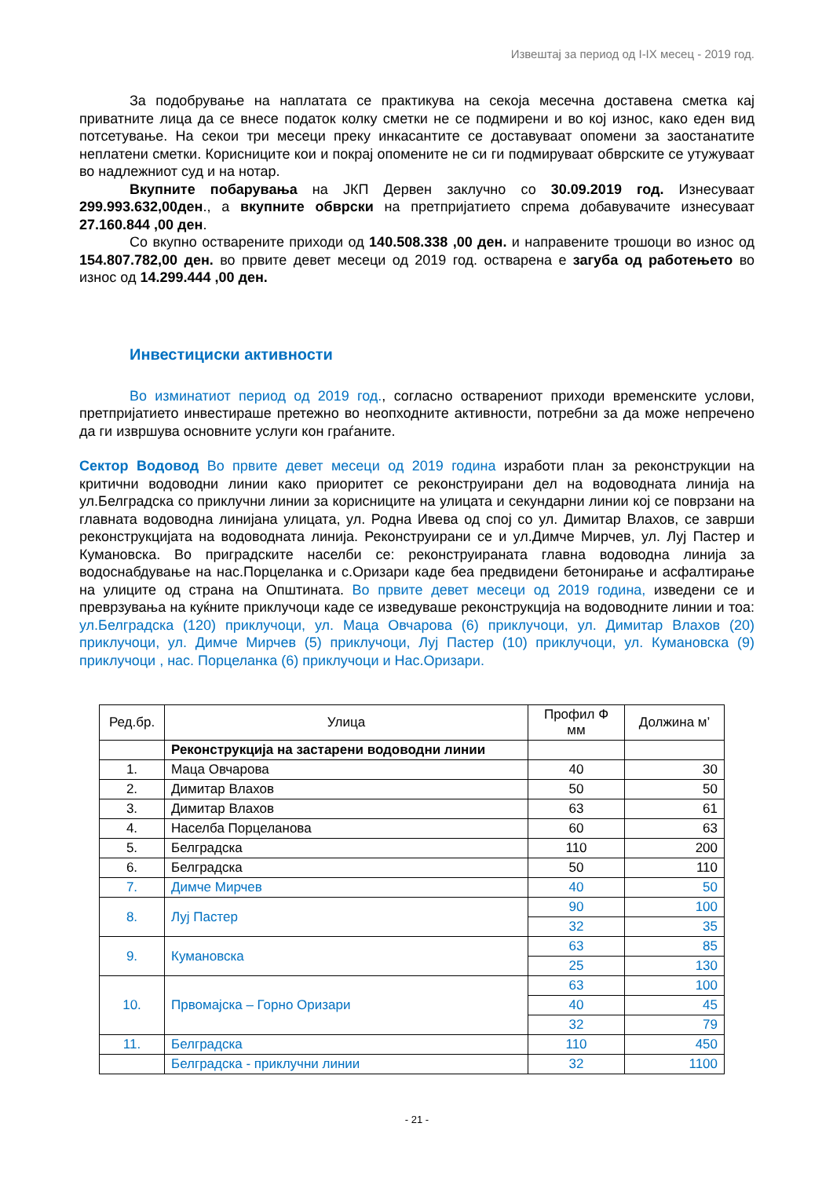Извештај за период од I-IX месец - 2019 год.
За подобрување на наплатата се практикува на секоја месечна доставена сметка кај приватните лица да се внесе податок колку сметки не се подмирени и во кој износ, како еден вид потсетување. На секои три месеци преку инкасантите се доставуваат опомени за заостанатите неплатени сметки. Корисниците кои и покрај опомените не си ги подмируваат обврските се утужуваат во надлежниот суд и на нотар.
Вкупните побарувања на ЈКП Дервен заклучно со 30.09.2019 год. Изнесуваат 299.993.632,00ден., а вкупните обврски на претпријатието спрема добавувачите изнесуваат 27.160.844 ,00 ден.
Со вкупно остварените приходи од 140.508.338 ,00 ден. и направените трошоци во износ од 154.807.782,00 ден. во првите девет месеци од 2019 год. остварена е загуба од работењето во износ од 14.299.444 ,00 ден.
Инвестициски активности
Во изминатиот период од 2019 год., согласно остварениот приходи временските услови, претпријатието инвестираше претежно во неопходните активности, потребни за да може непречено да ги извршува основните услуги кон граѓаните.
Сектор Водовод Во првите девет месеци од 2019 година изработи план за реконструкции на критични водоводни линии како приоритет се реконструирани дел на водоводната линија на ул.Белградска со приклучни линии за корисниците на улицата и секундарни линии кој се поврзани на главната водоводна линијана улицата, ул. Родна Ивева од спој со ул. Димитар Влахов, се заврши реконструкцијата на водоводната линија. Реконструирани се и ул.Димче Мирчев, ул. Луј Пастер и Кумановска. Во приградските населби се: реконструираната главна водоводна линија за водоснабдување на нас.Порцеланка и с.Оризари каде беа предвидени бетонирање и асфалтирање на улиците од страна на Општината. Во првите девет месеци од 2019 година, изведени се и преврзувања на куќните приклучоци каде се изведуваше реконструкција на водоводните линии и тоа: ул.Белградска (120) приклучоци, ул. Маца Овчарова (6) приклучоци, ул. Димитар Влахов (20) приклучоци, ул. Димче Мирчев (5) приклучоци, Луј Пастер (10) приклучоци, ул. Кумановска (9) приклучоци , нас. Порцеланка (6) приклучоци и Нас.Оризари.
| Ред.бр. | Улица | Профил Ф мм | Должина м’ |
| --- | --- | --- | --- |
| | Реконструкција на застарени водоводни линии | | |
| 1. | Маца Овчарова | 40 | 30 |
| 2. | Димитар Влахов | 50 | 50 |
| 3. | Димитар Влахов | 63 | 61 |
| 4. | Населба Порцеланова | 60 | 63 |
| 5. | Белградска | 110 | 200 |
| 6. | Белградска | 50 | 110 |
| 7. | Димче Мирчев | 40 | 50 |
| 8. | Луј Пастер | 90 | 100 |
| | | 32 | 35 |
| 9. | Кумановска | 63 | 85 |
| | | 25 | 130 |
| 10. | Првомајска – Горно Оризари | 63 | 100 |
| | | 40 | 45 |
| | | 32 | 79 |
| 11. | Белградска | 110 | 450 |
| | Белградска - приклучни линии | 32 | 1100 |
- 21 -